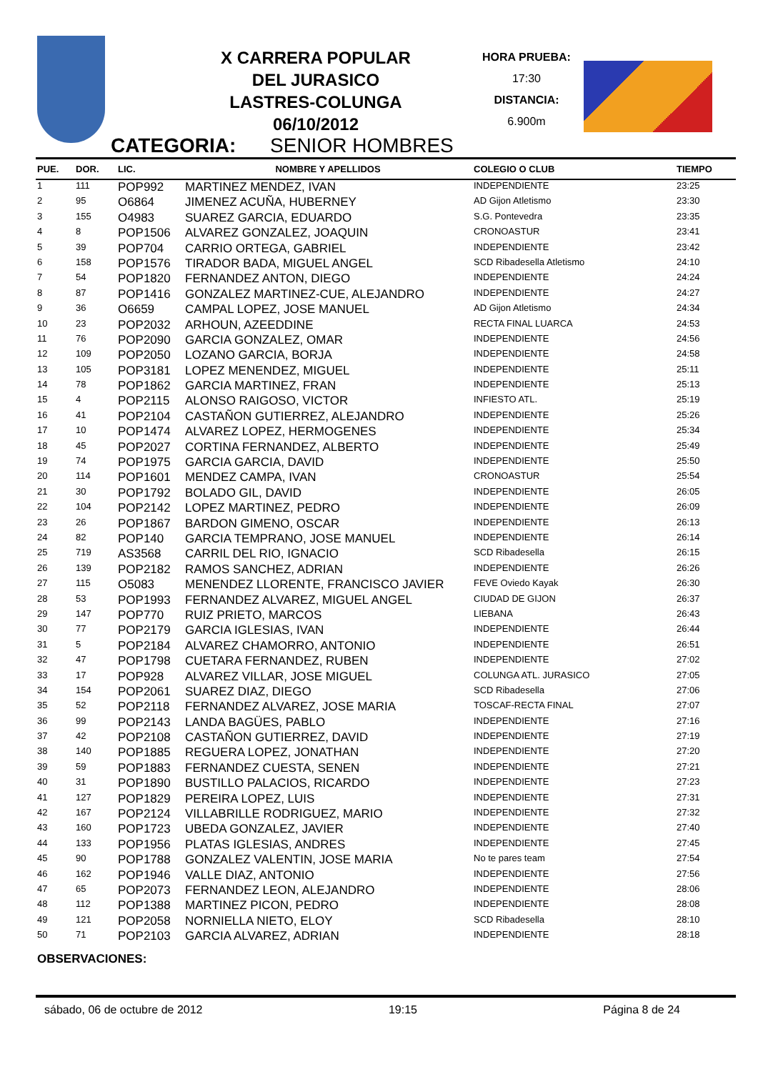X CARRERA POPULAR
DEL JURASICO
LASTRES-COLUNGA
06/10/2012
HORA PRUEBA:
17:30
DISTANCIA:
6.900m
CATEGORIA: SENIOR HOMBRES
| PUE. | DOR. | LIC. | NOMBRE Y APELLIDOS | COLEGIO O CLUB | TIEMPO |
| --- | --- | --- | --- | --- | --- |
| 1 | 111 | POP992 | MARTINEZ MENDEZ, IVAN | INDEPENDIENTE | 23:25 |
| 2 | 95 | O6864 | JIMENEZ ACUÑA, HUBERNEY | AD Gijon Atletismo | 23:30 |
| 3 | 155 | O4983 | SUAREZ GARCIA, EDUARDO | S.G. Pontevedra | 23:35 |
| 4 | 8 | POP1506 | ALVAREZ GONZALEZ, JOAQUIN | CRONOASTUR | 23:41 |
| 5 | 39 | POP704 | CARRIO ORTEGA, GABRIEL | INDEPENDIENTE | 23:42 |
| 6 | 158 | POP1576 | TIRADOR BADA, MIGUEL ANGEL | SCD Ribadesella Atletismo | 24:10 |
| 7 | 54 | POP1820 | FERNANDEZ ANTON, DIEGO | INDEPENDIENTE | 24:24 |
| 8 | 87 | POP1416 | GONZALEZ MARTINEZ-CUE, ALEJANDRO | INDEPENDIENTE | 24:27 |
| 9 | 36 | O6659 | CAMPAL LOPEZ, JOSE MANUEL | AD Gijon Atletismo | 24:34 |
| 10 | 23 | POP2032 | ARHOUN, AZEEDDINE | RECTA FINAL LUARCA | 24:53 |
| 11 | 76 | POP2090 | GARCIA GONZALEZ, OMAR | INDEPENDIENTE | 24:56 |
| 12 | 109 | POP2050 | LOZANO GARCIA, BORJA | INDEPENDIENTE | 24:58 |
| 13 | 105 | POP3181 | LOPEZ MENENDEZ, MIGUEL | INDEPENDIENTE | 25:11 |
| 14 | 78 | POP1862 | GARCIA MARTINEZ, FRAN | INDEPENDIENTE | 25:13 |
| 15 | 4 | POP2115 | ALONSO RAIGOSO, VICTOR | INFIESTO ATL. | 25:19 |
| 16 | 41 | POP2104 | CASTAÑON GUTIERREZ, ALEJANDRO | INDEPENDIENTE | 25:26 |
| 17 | 10 | POP1474 | ALVAREZ LOPEZ, HERMOGENES | INDEPENDIENTE | 25:34 |
| 18 | 45 | POP2027 | CORTINA FERNANDEZ, ALBERTO | INDEPENDIENTE | 25:49 |
| 19 | 74 | POP1975 | GARCIA GARCIA, DAVID | INDEPENDIENTE | 25:50 |
| 20 | 114 | POP1601 | MENDEZ CAMPA, IVAN | CRONOASTUR | 25:54 |
| 21 | 30 | POP1792 | BOLADO GIL, DAVID | INDEPENDIENTE | 26:05 |
| 22 | 104 | POP2142 | LOPEZ MARTINEZ, PEDRO | INDEPENDIENTE | 26:09 |
| 23 | 26 | POP1867 | BARDON GIMENO, OSCAR | INDEPENDIENTE | 26:13 |
| 24 | 82 | POP140 | GARCIA TEMPRANO, JOSE MANUEL | INDEPENDIENTE | 26:14 |
| 25 | 719 | AS3568 | CARRIL DEL RIO, IGNACIO | SCD Ribadesella | 26:15 |
| 26 | 139 | POP2182 | RAMOS SANCHEZ, ADRIAN | INDEPENDIENTE | 26:26 |
| 27 | 115 | O5083 | MENENDEZ LLORENTE, FRANCISCO JAVIER | FEVE Oviedo Kayak | 26:30 |
| 28 | 53 | POP1993 | FERNANDEZ ALVAREZ, MIGUEL ANGEL | CIUDAD DE GIJON | 26:37 |
| 29 | 147 | POP770 | RUIZ PRIETO, MARCOS | LIEBANA | 26:43 |
| 30 | 77 | POP2179 | GARCIA IGLESIAS, IVAN | INDEPENDIENTE | 26:44 |
| 31 | 5 | POP2184 | ALVAREZ CHAMORRO, ANTONIO | INDEPENDIENTE | 26:51 |
| 32 | 47 | POP1798 | CUETARA FERNANDEZ, RUBEN | INDEPENDIENTE | 27:02 |
| 33 | 17 | POP928 | ALVAREZ VILLAR, JOSE MIGUEL | COLUNGA ATL. JURASICO | 27:05 |
| 34 | 154 | POP2061 | SUAREZ DIAZ, DIEGO | SCD Ribadesella | 27:06 |
| 35 | 52 | POP2118 | FERNANDEZ ALVAREZ, JOSE MARIA | TOSCAF-RECTA FINAL | 27:07 |
| 36 | 99 | POP2143 | LANDA BAGÜES, PABLO | INDEPENDIENTE | 27:16 |
| 37 | 42 | POP2108 | CASTAÑON GUTIERREZ, DAVID | INDEPENDIENTE | 27:19 |
| 38 | 140 | POP1885 | REGUERA LOPEZ, JONATHAN | INDEPENDIENTE | 27:20 |
| 39 | 59 | POP1883 | FERNANDEZ CUESTA, SENEN | INDEPENDIENTE | 27:21 |
| 40 | 31 | POP1890 | BUSTILLO PALACIOS, RICARDO | INDEPENDIENTE | 27:23 |
| 41 | 127 | POP1829 | PEREIRA LOPEZ, LUIS | INDEPENDIENTE | 27:31 |
| 42 | 167 | POP2124 | VILLABRILLE RODRIGUEZ, MARIO | INDEPENDIENTE | 27:32 |
| 43 | 160 | POP1723 | UBEDA GONZALEZ, JAVIER | INDEPENDIENTE | 27:40 |
| 44 | 133 | POP1956 | PLATAS IGLESIAS, ANDRES | INDEPENDIENTE | 27:45 |
| 45 | 90 | POP1788 | GONZALEZ VALENTIN, JOSE MARIA | No te pares team | 27:54 |
| 46 | 162 | POP1946 | VALLE DIAZ, ANTONIO | INDEPENDIENTE | 27:56 |
| 47 | 65 | POP2073 | FERNANDEZ LEON, ALEJANDRO | INDEPENDIENTE | 28:06 |
| 48 | 112 | POP1388 | MARTINEZ PICON, PEDRO | INDEPENDIENTE | 28:08 |
| 49 | 121 | POP2058 | NORNIELLA NIETO, ELOY | SCD Ribadesella | 28:10 |
| 50 | 71 | POP2103 | GARCIA ALVAREZ, ADRIAN | INDEPENDIENTE | 28:18 |
OBSERVACIONES:
sábado, 06 de octubre de 2012 19:15 Página 8 de 24